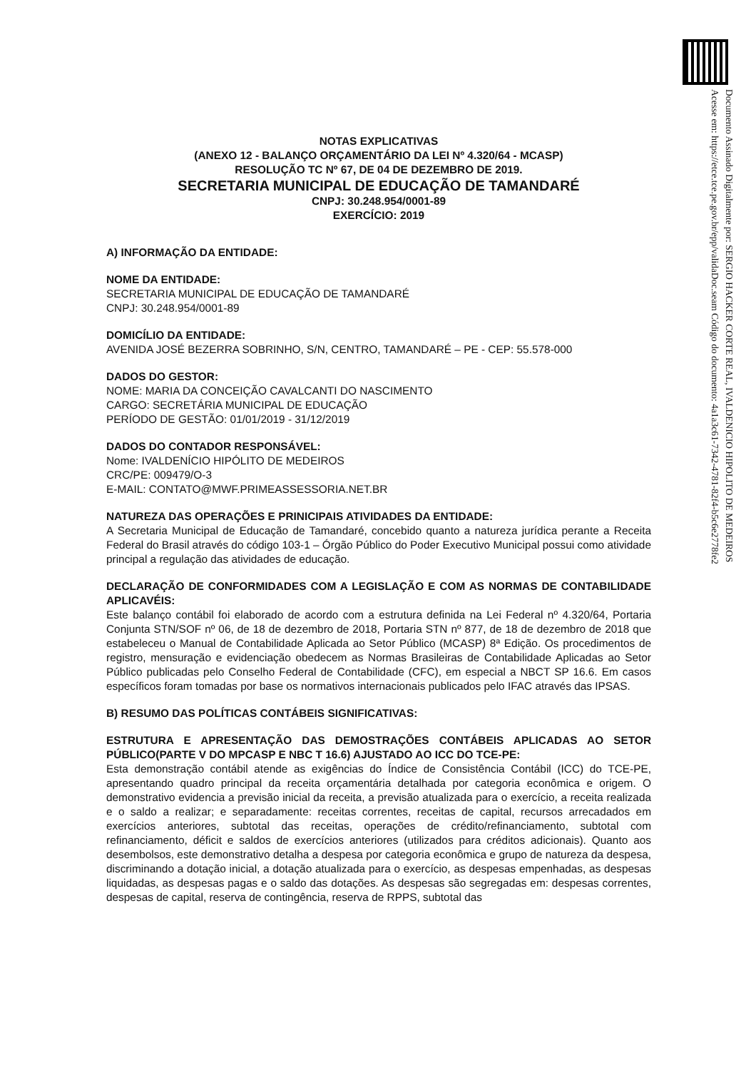Documento Assinado Digitalmente por: SERGIO HACKER CORTE REAL, IVALDENICIO HIPOLITO DE MEDEIROS
Acesse em: https://etce.tce.pe.gov.br/epp/validaDoc.seam Código do documento: 4a1a3c61-7342-4781-82f4-b5c6e2778fe2
NOTAS EXPLICATIVAS
(ANEXO 12 - BALANÇO ORÇAMENTÁRIO DA LEI Nº 4.320/64 - MCASP)
RESOLUÇÃO TC Nº 67, DE 04 DE DEZEMBRO DE 2019.
SECRETARIA MUNICIPAL DE EDUCAÇÃO DE TAMANDARÉ
CNPJ: 30.248.954/0001-89
EXERCÍCIO: 2019
A) INFORMAÇÃO DA ENTIDADE:
NOME DA ENTIDADE:
SECRETARIA MUNICIPAL DE EDUCAÇÃO DE TAMANDARÉ
CNPJ: 30.248.954/0001-89
DOMICÍLIO DA ENTIDADE:
AVENIDA JOSÉ BEZERRA SOBRINHO, S/N, CENTRO, TAMANDARÉ – PE - CEP: 55.578-000
DADOS DO GESTOR:
NOME: MARIA DA CONCEIÇÃO CAVALCANTI DO NASCIMENTO
CARGO: SECRETÁRIA MUNICIPAL DE EDUCAÇÃO
PERÍODO DE GESTÃO: 01/01/2019 - 31/12/2019
DADOS DO CONTADOR RESPONSÁVEL:
Nome: IVALDENÍCIO HIPÓLITO DE MEDEIROS
CRC/PE: 009479/O-3
E-MAIL: CONTATO@MWF.PRIMEASSESSORIA.NET.BR
NATUREZA DAS OPERAÇÕES E PRINICIPAIS ATIVIDADES DA ENTIDADE:
A Secretaria Municipal de Educação de Tamandaré, concebido quanto a natureza jurídica perante a Receita Federal do Brasil através do código 103-1 – Órgão Público do Poder Executivo Municipal possui como atividade principal a regulação das atividades de educação.
DECLARAÇÃO DE CONFORMIDADES COM A LEGISLAÇÃO E COM AS NORMAS DE CONTABILIDADE APLICAVÉIS:
Este balanço contábil foi elaborado de acordo com a estrutura definida na Lei Federal nº 4.320/64, Portaria Conjunta STN/SOF nº 06, de 18 de dezembro de 2018, Portaria STN nº 877, de 18 de dezembro de 2018 que estabeleceu o Manual de Contabilidade Aplicada ao Setor Público (MCASP) 8ª Edição. Os procedimentos de registro, mensuração e evidenciação obedecem as Normas Brasileiras de Contabilidade Aplicadas ao Setor Público publicadas pelo Conselho Federal de Contabilidade (CFC), em especial a NBCT SP 16.6. Em casos específicos foram tomadas por base os normativos internacionais publicados pelo IFAC através das IPSAS.
B) RESUMO DAS POLÍTICAS CONTÁBEIS SIGNIFICATIVAS:
ESTRUTURA E APRESENTAÇÃO DAS DEMOSTRAÇÕES CONTÁBEIS APLICADAS AO SETOR PÚBLICO(PARTE V DO MPCASP E NBC T 16.6) AJUSTADO AO ICC DO TCE-PE:
Esta demonstração contábil atende as exigências do Índice de Consistência Contábil (ICC) do TCE-PE, apresentando quadro principal da receita orçamentária detalhada por categoria econômica e origem. O demonstrativo evidencia a previsão inicial da receita, a previsão atualizada para o exercício, a receita realizada e o saldo a realizar; e separadamente: receitas correntes, receitas de capital, recursos arrecadados em exercícios anteriores, subtotal das receitas, operações de crédito/refinanciamento, subtotal com refinanciamento, déficit e saldos de exercícios anteriores (utilizados para créditos adicionais). Quanto aos desembolsos, este demonstrativo detalha a despesa por categoria econômica e grupo de natureza da despesa, discriminando a dotação inicial, a dotação atualizada para o exercício, as despesas empenhadas, as despesas liquidadas, as despesas pagas e o saldo das dotações. As despesas são segregadas em: despesas correntes, despesas de capital, reserva de contingência, reserva de RPPS, subtotal das